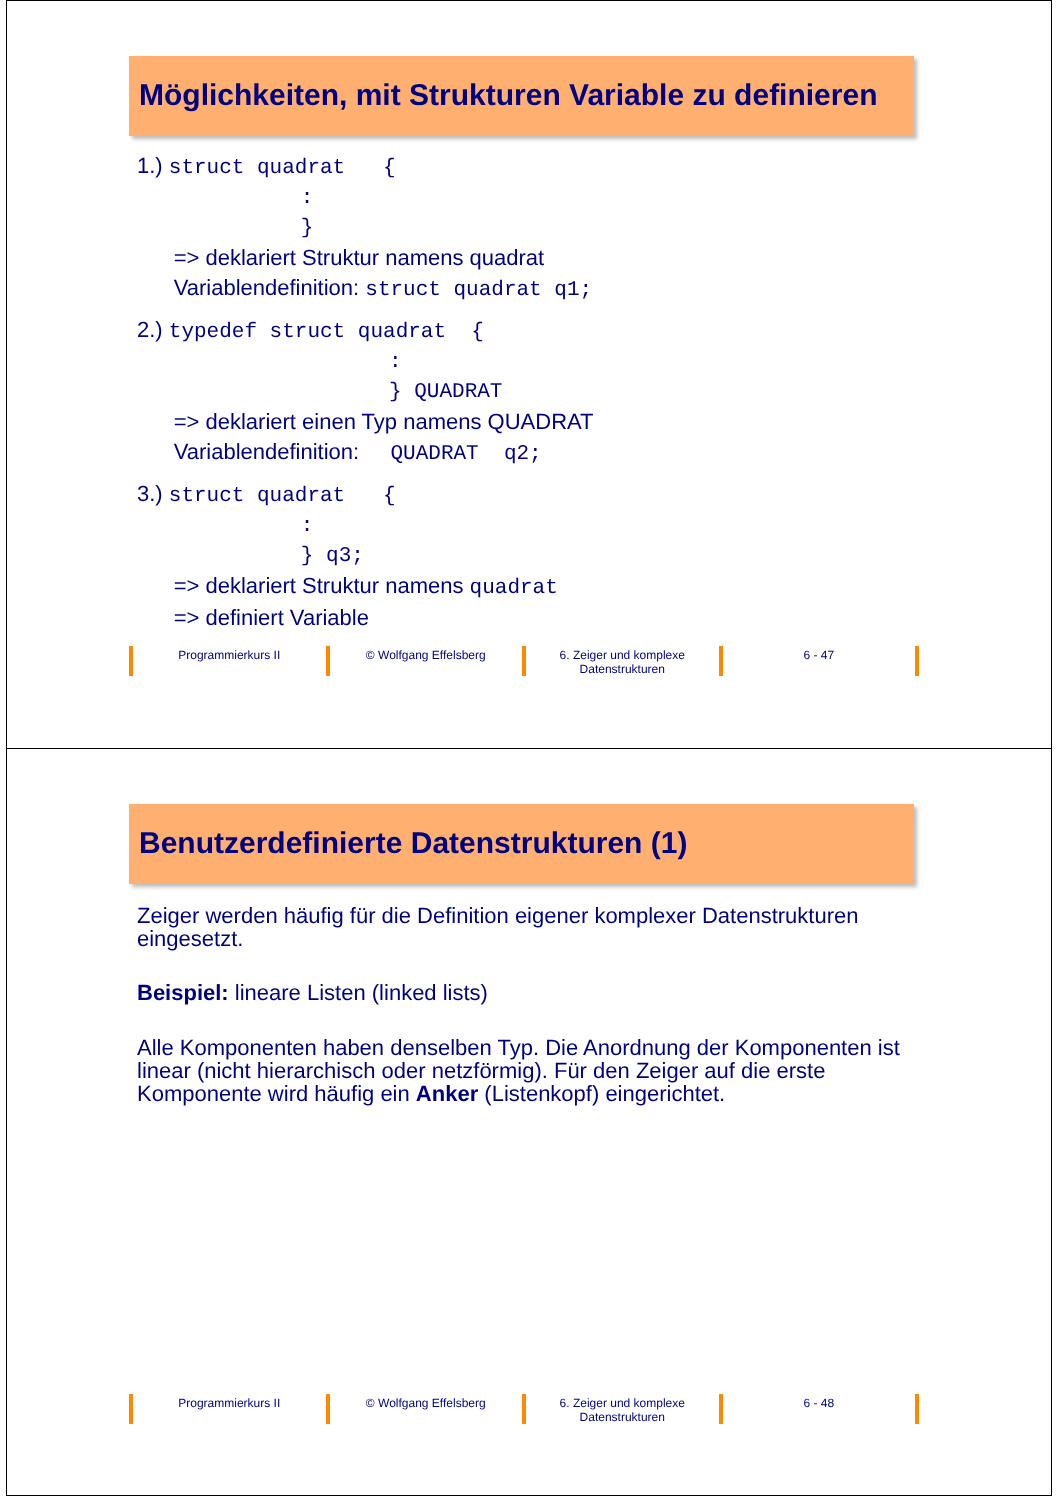Möglichkeiten, mit Strukturen Variable zu definieren
1.) struct quadrat {
:
}
=> deklariert Struktur namens quadrat
Variablendefinition: struct quadrat q1;
2.) typedef struct quadrat {
:
} QUADRAT
=> deklariert einen Typ namens QUADRAT
Variablendefinition: QUADRAT q2;
3.) struct quadrat {
:
} q3;
=> deklariert Struktur namens quadrat
=> definiert Variable
Programmierkurs II © Wolfgang Effelsberg 6. Zeiger und komplexe
Datenstrukturen
6 - 47
Benutzerdefinierte Datenstrukturen (1)
Zeiger werden häufig für die Definition eigener komplexer Datenstrukturen eingesetzt.
Beispiel: lineare Listen (linked lists)
Alle Komponenten haben denselben Typ. Die Anordnung der Komponenten ist linear (nicht hierarchisch oder netzförmig). Für den Zeiger auf die erste Komponente wird häufig ein Anker (Listenkopf) eingerichtet.
Programmierkurs II © Wolfgang Effelsberg 6. Zeiger und komplexe
Datenstrukturen
6 - 48